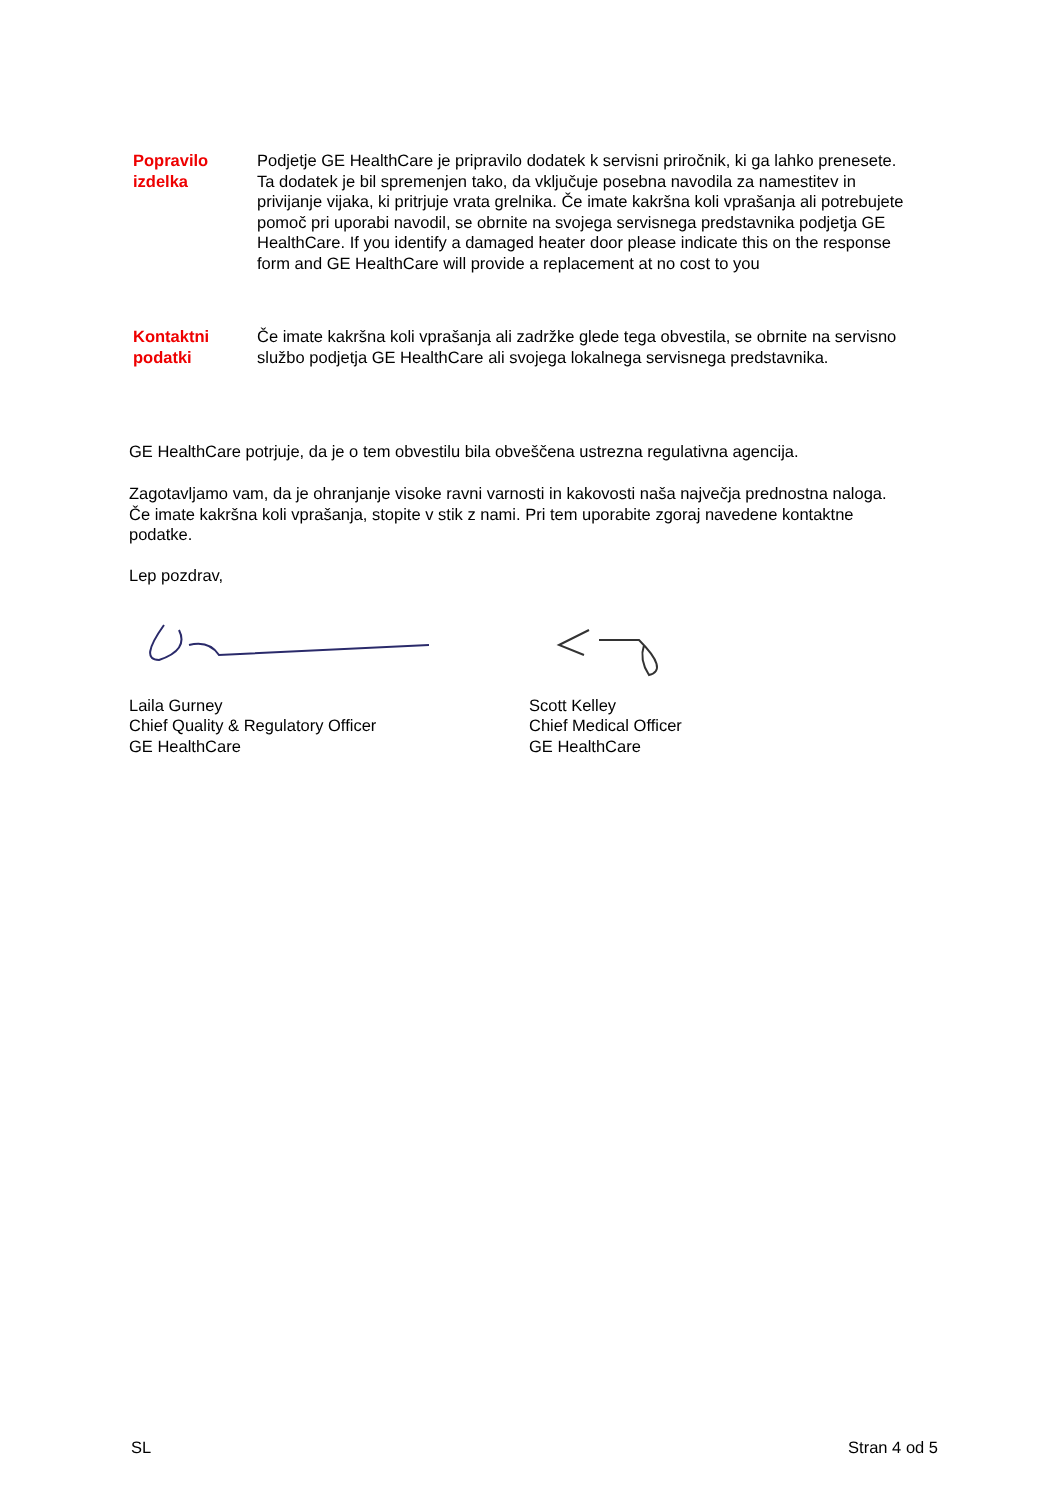Popravilo izdelka
Podjetje GE HealthCare je pripravilo dodatek k servisni priročnik, ki ga lahko prenesete. Ta dodatek je bil spremenjen tako, da vključuje posebna navodila za namestitev in privijanje vijaka, ki pritrjuje vrata grelnika. Če imate kakršna koli vprašanja ali potrebujete pomoč pri uporabi navodil, se obrnite na svojega servisnega predstavnika podjetja GE HealthCare. If you identify a damaged heater door please indicate this on the response form and GE HealthCare will provide a replacement at no cost to you
Kontaktni podatki
Če imate kakršna koli vprašanja ali zadržke glede tega obvestila, se obrnite na servisno službo podjetja GE HealthCare ali svojega lokalnega servisnega predstavnika.
GE HealthCare potrjuje, da je o tem obvestilu bila obveščena ustrezna regulativna agencija.
Zagotavljamo vam, da je ohranjanje visoke ravni varnosti in kakovosti naša največja prednostna naloga. Če imate kakršna koli vprašanja, stopite v stik z nami. Pri tem uporabite zgoraj navedene kontaktne podatke.
Lep pozdrav,
Laila Gurney
Chief Quality & Regulatory Officer
GE HealthCare
Scott Kelley
Chief Medical Officer
GE HealthCare
SL Stran 4 od 5